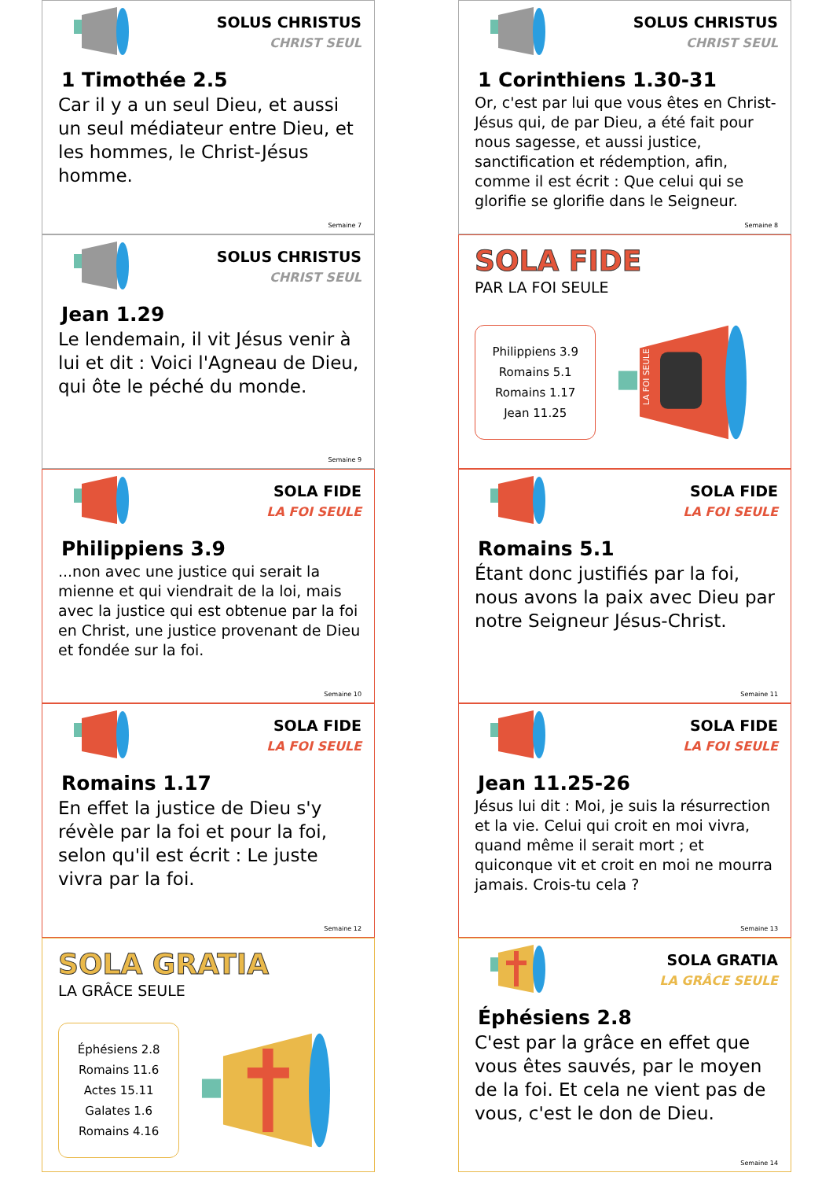SOLUS CHRISTUS
CHRIST SEUL
1 Timothée 2.5
Car il y a un seul Dieu, et aussi un seul médiateur entre Dieu, et les hommes, le Christ-Jésus homme.
Semaine 7
SOLUS CHRISTUS
CHRIST SEUL
1 Corinthiens 1.30-31
Or, c'est par lui que vous êtes en Christ-Jésus qui, de par Dieu, a été fait pour nous sagesse, et aussi justice, sanctification et rédemption, afin, comme il est écrit : Que celui qui se glorifie se glorifie dans le Seigneur.
Semaine 8
SOLUS CHRISTUS
CHRIST SEUL
Jean 1.29
Le lendemain, il vit Jésus venir à lui et dit : Voici l'Agneau de Dieu, qui ôte le péché du monde.
Semaine 9
SOLA FIDE
PAR LA FOI SEULE
Philippiens 3.9
Romains 5.1
Romains 1.17
Jean 11.25
LA FOI SEULE
SOLA FIDE
LA FOI SEULE
Philippiens 3.9
...non avec une justice qui serait la mienne et qui viendrait de la loi, mais avec la justice qui est obtenue par la foi en Christ, une justice provenant de Dieu et fondée sur la foi.
Semaine 10
SOLA FIDE
LA FOI SEULE
Romains 5.1
Étant donc justifiés par la foi, nous avons la paix avec Dieu par notre Seigneur Jésus-Christ.
Semaine 11
SOLA FIDE
LA FOI SEULE
Romains 1.17
En effet la justice de Dieu s'y révèle par la foi et pour la foi, selon qu'il est écrit : Le juste vivra par la foi.
Semaine 12
SOLA FIDE
LA FOI SEULE
Jean 11.25-26
Jésus lui dit : Moi, je suis la résurrection et la vie. Celui qui croit en moi vivra, quand même il serait mort ; et quiconque vit et croit en moi ne mourra jamais. Crois-tu cela ?
Semaine 13
SOLA GRATIA
LA GRÂCE SEULE
Éphésiens 2.8
Romains 11.6
Actes 15.11
Galates 1.6
Romains 4.16
SOLA GRATIA
LA GRÂCE SEULE
Éphésiens 2.8
C'est par la grâce en effet que vous êtes sauvés, par le moyen de la foi. Et cela ne vient pas de vous, c'est le don de Dieu.
Semaine 14